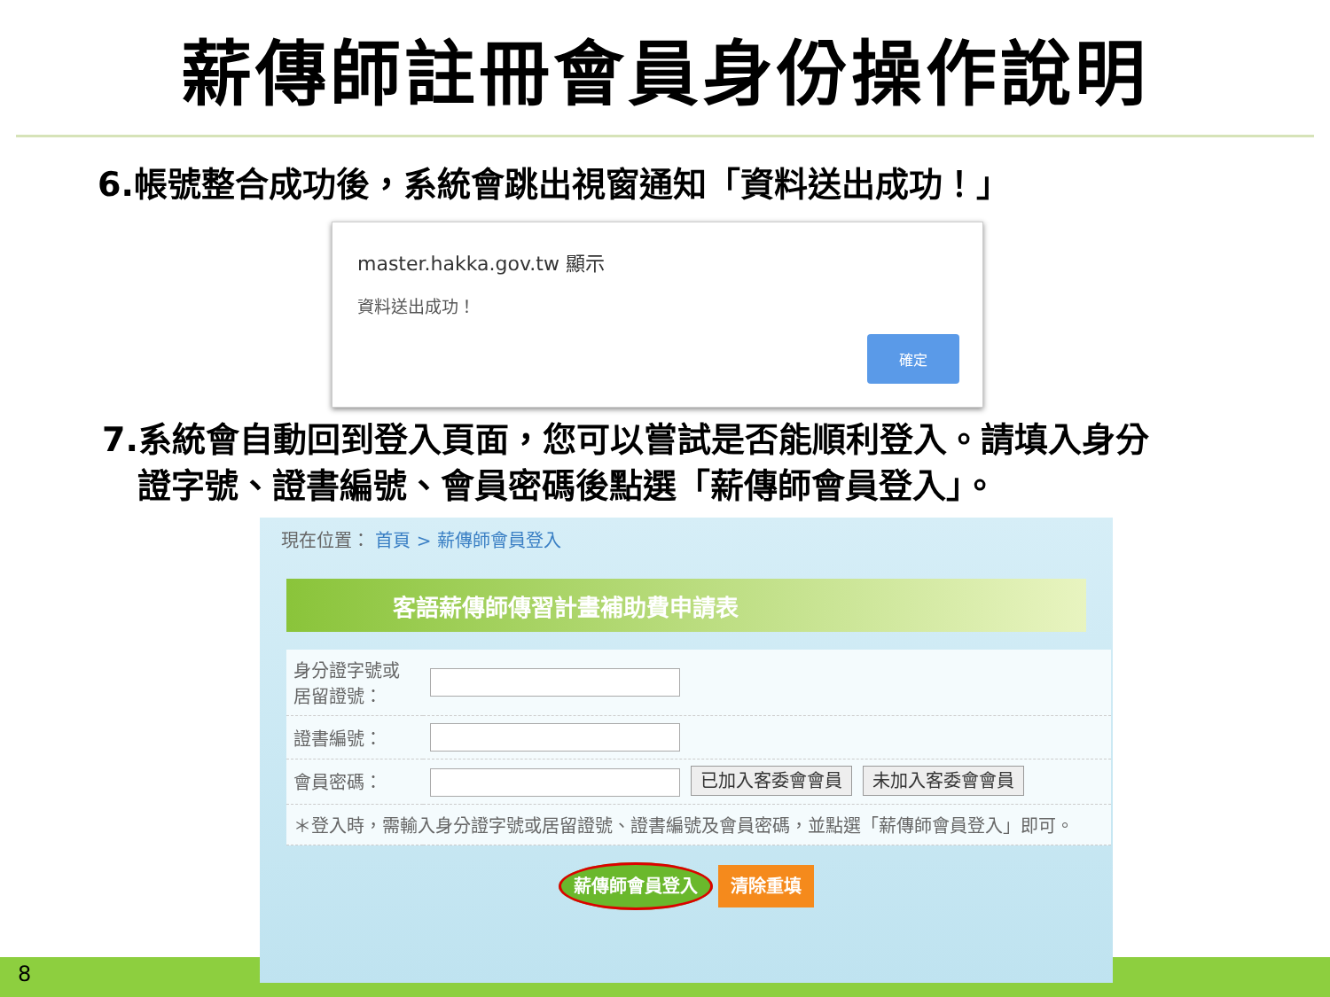薪傳師註冊會員身份操作說明
6.帳號整合成功後，系統會跳出視窗通知「資料送出成功！」
master.hakka.gov.tw 顯示
資料送出成功！
確定
7.系統會自動回到登入頁面，您可以嘗試是否能順利登入。請填入身分
證字號、證書編號、會員密碼後點選「薪傳師會員登入」。
現在位置： 首頁 > 薪傳師會員登入
客語薪傳師傳習計畫補助費申請表
| 身分證字號或 居留證號： | |
| 證書編號： | |
| 會員密碼： | 已加入客委會會員 未加入客委會會員 |
| ＊登入時，需輸入身分證字號或居留證號、證書編號及會員密碼，並點選「薪傳師會員登入」即可。 | |
薪傳師會員登入 清除重填
8